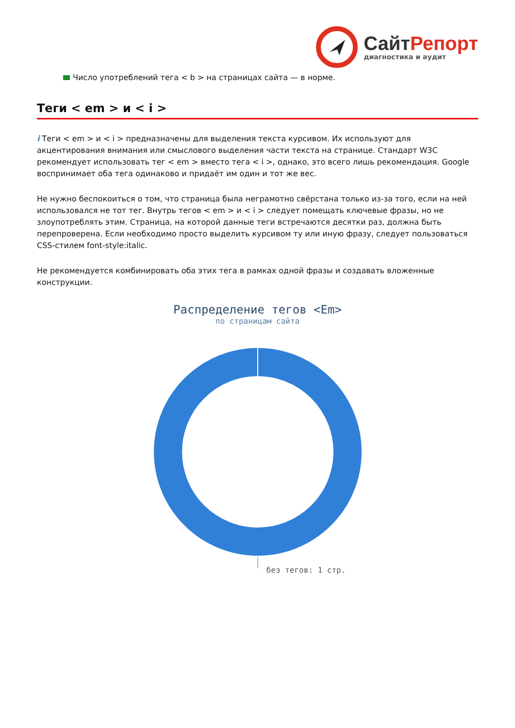Сайт Репорт
диагностика и аудит
Число употреблений тега < b > на страницах сайта — в норме.
Теги < em > и < i >
i Теги < em > и < i > предназначены для выделения текста курсивом. Их используют для акцентирования внимания или смыслового выделения части текста на странице. Стандарт W3C рекомендует использовать тег < em > вместо тега < i >, однако, это всего лишь рекомендация. Google воспринимает оба тега одинаково и придаёт им один и тот же вес.
Не нужно беспокоиться о том, что страница была неграмотно свёрстана только из-за того, если на ней использовался не тот тег. Внутрь тегов < em > и < i > следует помещать ключевые фразы, но не злоупотреблять этим. Страница, на которой данные теги встречаются десятки раз, должна быть перепроверена. Если необходимо просто выделить курсивом ту или иную фразу, следует пользоваться CSS-стилем font-style:italic.
Не рекомендуется комбинировать оба этих тега в рамках одной фразы и создавать вложенные конструкции.
Распределение тегов <Em>
по страницам сайта
без тегов: 1 стр.